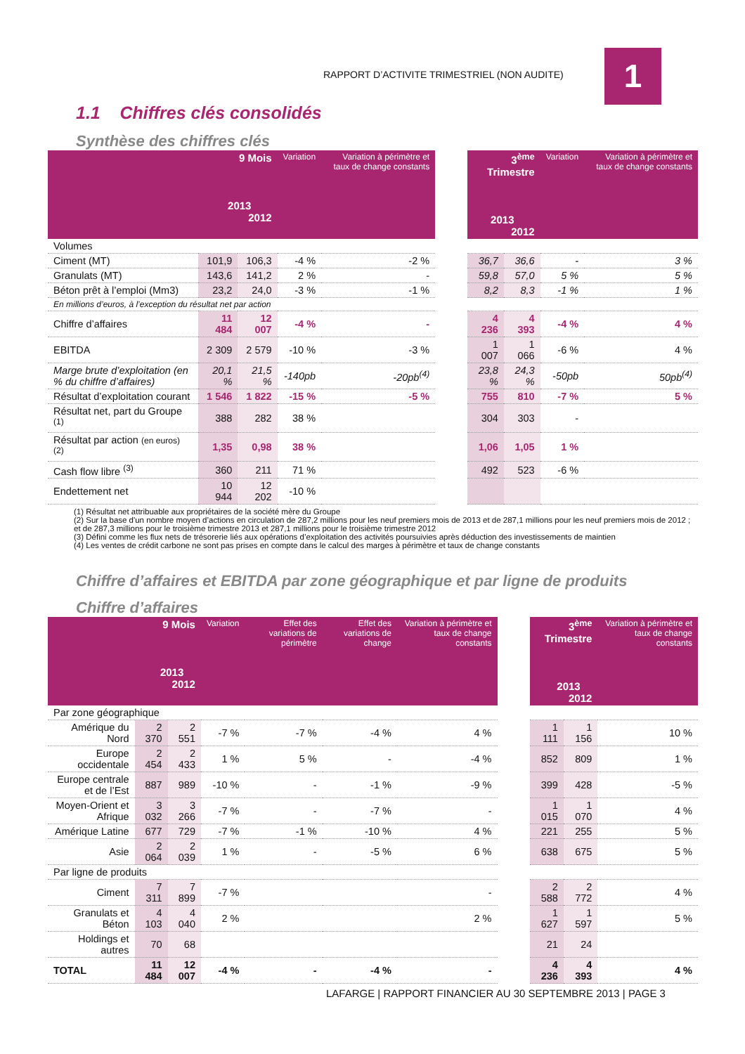RAPPORT D’ACTIVITE TRIMESTRIEL (NON AUDITE)
1
1.1 Chiffres clés consolidés
Synthèse des chiffres clés
| | 9 Mois 2013 2012 | | Variation | Variation à périmètre et taux de change constants | | 3<sup>ème</sup> Trimestre 2013 2012 | | Variation | Variation à périmètre et taux de change constants |
| --- | --- | --- | --- | --- | --- | --- | --- | --- | --- |
| Volumes | | | | | | | | | |
| Ciment (MT) | 101,9 | 106,3 | -4 % | -2 % | | 36,7 | 36,6 | - | 3 % |
| Granulats (MT) | 143,6 | 141,2 | 2 % | - | | 59,8 | 57,0 | 5 % | 5 % |
| Béton prêt à l’emploi (Mm3) | 23,2 | 24,0 | -3 % | -1 % | | 8,2 | 8,3 | -1 % | 1 % |
| En millions d’euros, à l’exception du résultat net par action | | | | | | | | | |
| Chiffre d’affaires | 11 484 | 12 007 | -4 % | - | | 4 236 | 4 393 | -4 % | 4 % |
| EBITDA | 2 309 | 2 579 | -10 % | -3 % | | 1 007 | 1 066 | -6 % | 4 % |
| Marge brute d’exploitation (en % du chiffre d’affaires) | 20,1 % | 21,5 % | -140pb | -20pb<sup>(4)</sup> | | 23,8 % | 24,3 % | -50pb | 50pb<sup>(4)</sup> |
| Résultat d’exploitation courant | 1 546 | 1 822 | -15 % | -5 % | | 755 | 810 | -7 % | 5 % |
| Résultat net, part du Groupe <sup>(1)</sup> | 388 | 282 | 38 % | | | 304 | 303 | - | |
| Résultat par action (en euros) <sup>(2)</sup> | 1,35 | 0,98 | 38 % | | | 1,06 | 1,05 | 1 % | |
| Cash flow libre <sup>(3)</sup> | 360 | 211 | 71 % | | | 492 | 523 | -6 % | |
| Endettement net | 10 944 | 12 202 | -10 % | | | | | | |
(1) Résultat net attribuable aux propriétaires de la société mère du Groupe
(2) Sur la base d'un nombre moyen d’actions en circulation de 287,2 millions pour les neuf premiers mois de 2013 et de 287,1 millions pour les neuf premiers mois de 2012 ; et de 287,3 millions pour le troisième trimestre 2013 et 287,1 millions pour le troisième trimestre 2012
(3) Défini comme les flux nets de trésorerie liés aux opérations d’exploitation des activités poursuivies après déduction des investissements de maintien
(4) Les ventes de crédit carbone ne sont pas prises en compte dans le calcul des marges à périmètre et taux de change constants
Chiffre d’affaires et EBITDA par zone géographique et par ligne de produits
Chiffre d’affaires
| | 9 Mois 2013 2012 | | Variation | Effet des variations de périmètre | Effet des variations de change | Variation à périmètre et taux de change constants | | 3<sup>ème</sup> Trimestre 2013 2012 | | Variation à périmètre et taux de change constants |
| --- | --- | --- | --- | --- | --- | --- | --- | --- | --- | --- |
| Par zone géographique | | | | | | | | | | |
| Amérique du Nord | 2 370 | 2 551 | -7 % | -7 % | -4 % | 4 % | | 1 111 | 1 156 | 10 % |
| Europe occidentale | 2 454 | 2 433 | 1 % | 5 % | - | -4 % | | 852 | 809 | 1 % |
| Europe centrale et de l’Est | 887 | 989 | -10 % | - | -1 % | -9 % | | 399 | 428 | -5 % |
| Moyen-Orient et Afrique | 3 032 | 3 266 | -7 % | - | -7 % | - | | 1 015 | 1 070 | 4 % |
| Amérique Latine | 677 | 729 | -7 % | -1 % | -10 % | 4 % | | 221 | 255 | 5 % |
| Asie | 2 064 | 2 039 | 1 % | - | -5 % | 6 % | | 638 | 675 | 5 % |
| Par ligne de produits | | | | | | | | | | |
| Ciment | 7 311 | 7 899 | -7 % | | | - | | 2 588 | 2 772 | 4 % |
| Granulats et Béton | 4 103 | 4 040 | 2 % | | | 2 % | | 1 627 | 1 597 | 5 % |
| Holdings et autres | 70 | 68 | | | | | | 21 | 24 | |
| TOTAL | 11 484 | 12 007 | -4 % | - | -4 % | - | | 4 236 | 4 393 | 4 % |
LAFARGE | RAPPORT FINANCIER AU 30 SEPTEMBRE 2013 | PAGE 3